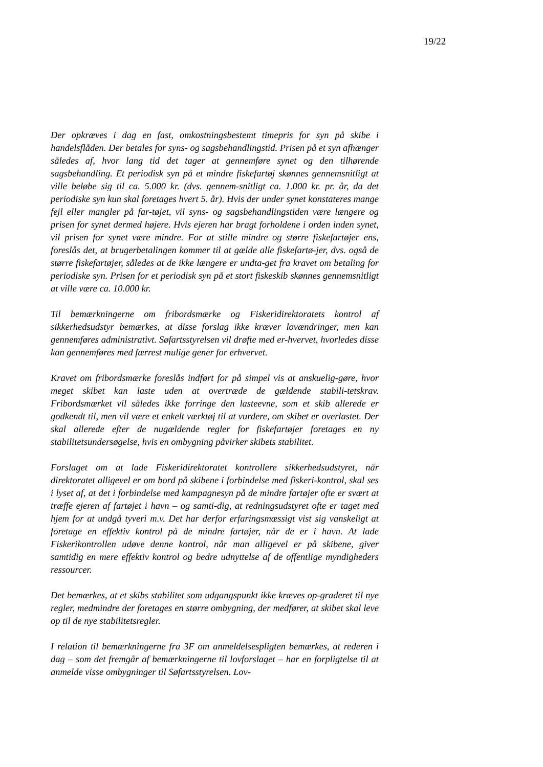19/22
Der opkræves i dag en fast, omkostningsbestemt timepris for syn på skibe i handelsflåden. Der betales for syns- og sagsbehandlingstid. Prisen på et syn afhænger således af, hvor lang tid det tager at gennemføre synet og den tilhørende sagsbehandling. Et periodisk syn på et mindre fiskefartøj skønnes gennemsnitligt at ville beløbe sig til ca. 5.000 kr. (dvs. gennem-snitligt ca. 1.000 kr. pr. år, da det periodiske syn kun skal foretages hvert 5. år). Hvis der under synet konstateres mange fejl eller mangler på far-tøjet, vil syns- og sagsbehandlingstiden være længere og prisen for synet dermed højere. Hvis ejeren har bragt forholdene i orden inden synet, vil prisen for synet være mindre. For at stille mindre og større fiskefartøjer ens, foreslås det, at brugerbetalingen kommer til at gælde alle fiskefartø-jer, dvs. også de større fiskefartøjer, således at de ikke længere er undta-get fra kravet om betaling for periodiske syn. Prisen for et periodisk syn på et stort fiskeskib skønnes gennemsnitligt at ville være ca. 10.000 kr.
Til bemærkningerne om fribordsmærke og Fiskeridirektoratets kontrol af sikkerhedsudstyr bemærkes, at disse forslag ikke kræver lovændringer, men kan gennemføres administrativt. Søfartsstyrelsen vil drøfte med er-hvervet, hvorledes disse kan gennemføres med færrest mulige gener for erhvervet.
Kravet om fribordsmærke foreslås indført for på simpel vis at anskuelig-gøre, hvor meget skibet kan laste uden at overtræde de gældende stabili-tetskrav. Fribordsmærket vil således ikke forringe den lasteevne, som et skib allerede er godkendt til, men vil være et enkelt værktøj til at vurdere, om skibet er overlastet. Der skal allerede efter de nugældende regler for fiskefartøjer foretages en ny stabilitetsundersøgelse, hvis en ombygning påvirker skibets stabilitet.
Forslaget om at lade Fiskeridirektoratet kontrollere sikkerhedsudstyret, når direktoratet alligevel er om bord på skibene i forbindelse med fiskeri-kontrol, skal ses i lyset af, at det i forbindelse med kampagnesyn på de mindre fartøjer ofte er svært at træffe ejeren af fartøjet i havn – og samti-dig, at redningsudstyret ofte er taget med hjem for at undgå tyveri m.v. Det har derfor erfaringsmæssigt vist sig vanskeligt at foretage en effektiv kontrol på de mindre fartøjer, når de er i havn. At lade Fiskerikontrollen udøve denne kontrol, når man alligevel er på skibene, giver samtidig en mere effektiv kontrol og bedre udnyttelse af de offentlige myndigheders ressourcer.
Det bemærkes, at et skibs stabilitet som udgangspunkt ikke kræves op-graderet til nye regler, medmindre der foretages en større ombygning, der medfører, at skibet skal leve op til de nye stabilitetsregler.
I relation til bemærkningerne fra 3F om anmeldelsespligten bemærkes, at rederen i dag – som det fremgår af bemærkningerne til lovforslaget – har en forpligtelse til at anmelde visse ombygninger til Søfartsstyrelsen. Lov-